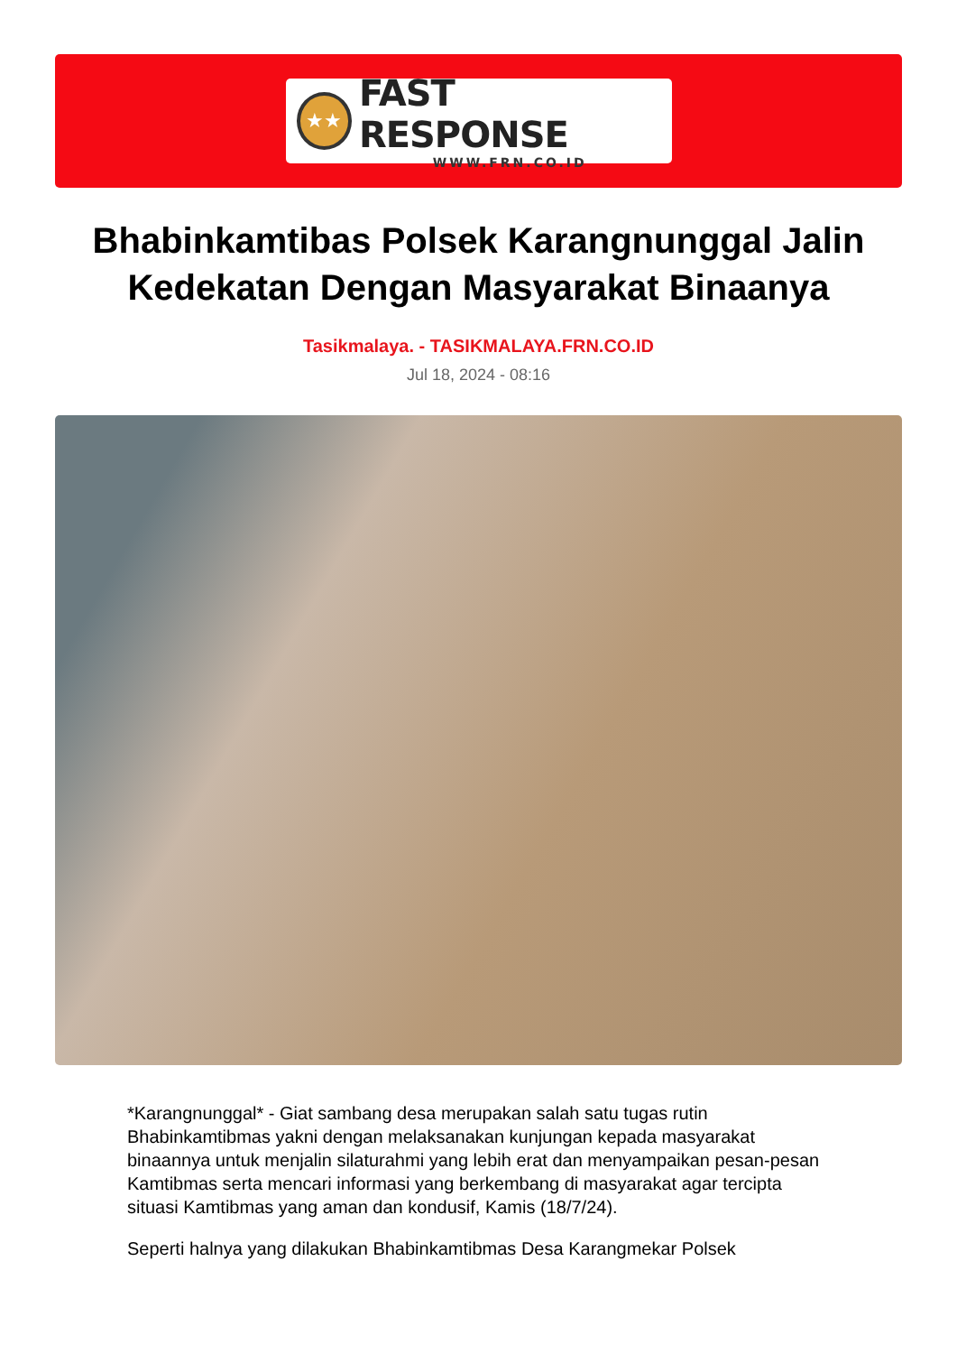★★
FAST RESPONSE
WWW.FRN.CO.ID
Bhabinkamtibas Polsek Karangnunggal Jalin Kedekatan Dengan Masyarakat Binaanya
Tasikmalaya. - TASIKMALAYA.FRN.CO.ID
Jul 18, 2024 - 08:16
*Karangnunggal* - Giat sambang desa merupakan salah satu tugas rutin Bhabinkamtibmas yakni dengan melaksanakan kunjungan kepada masyarakat binaannya untuk menjalin silaturahmi yang lebih erat dan menyampaikan pesan-pesan Kamtibmas serta mencari informasi yang berkembang di masyarakat agar tercipta situasi Kamtibmas yang aman dan kondusif, Kamis (18/7/24).
Seperti halnya yang dilakukan Bhabinkamtibmas Desa Karangmekar Polsek